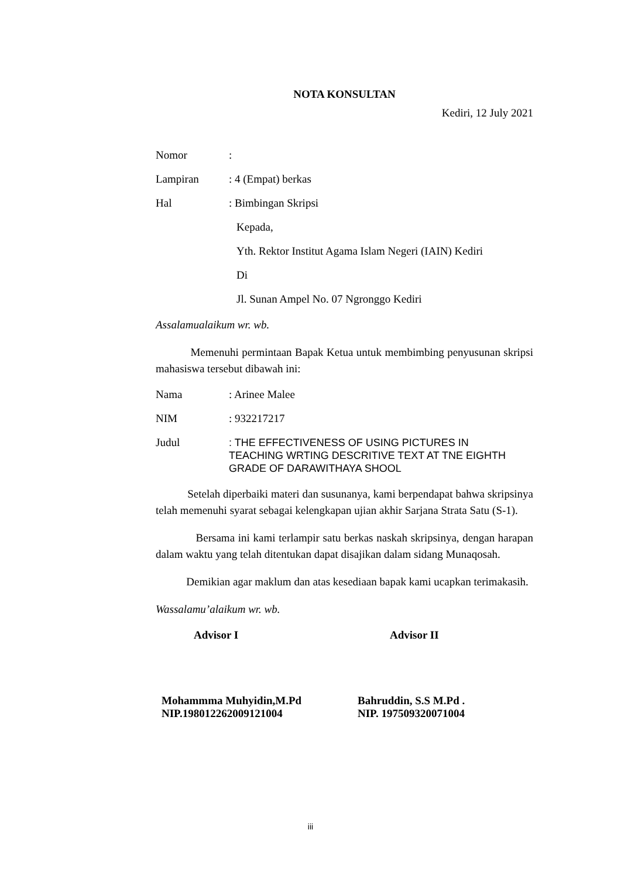NOTA KONSULTAN
Kediri, 12 July 2021
Nomor:
Lampiran: 4 (Empat) berkas
Hal: Bimbingan Skripsi
Kepada,
Yth. Rektor Institut Agama Islam Negeri (IAIN) Kediri
Di
Jl. Sunan Ampel No. 07 Ngronggo Kediri
Assalamualaikum wr. wb.
Memenuhi permintaan Bapak Ketua untuk membimbing penyusunan skripsi mahasiswa tersebut dibawah ini:
Nama: Arinee Malee
NIM: 932217217
Judul: THE EFFECTIVENESS OF USING PICTURES IN TEACHING WRTING DESCRITIVE TEXT AT TNE EIGHTH GRADE OF DARAWITHAYA SHOOL
Setelah diperbaiki materi dan susunanya, kami berpendapat bahwa skripsinya telah memenuhi syarat sebagai kelengkapan ujian akhir Sarjana Strata Satu (S-1).
Bersama ini kami terlampir satu berkas naskah skripsinya, dengan harapan dalam waktu yang telah ditentukan dapat disajikan dalam sidang Munaqosah.
Demikian agar maklum dan atas kesediaan bapak kami ucapkan terimakasih.
Wassalamu’alaikum wr. wb.
Advisor I Advisor II
Mohammma Muhyidin,M.Pd
NIP.198012262009121004
Bahruddin, S.S M.Pd .
NIP. 197509320071004
iii